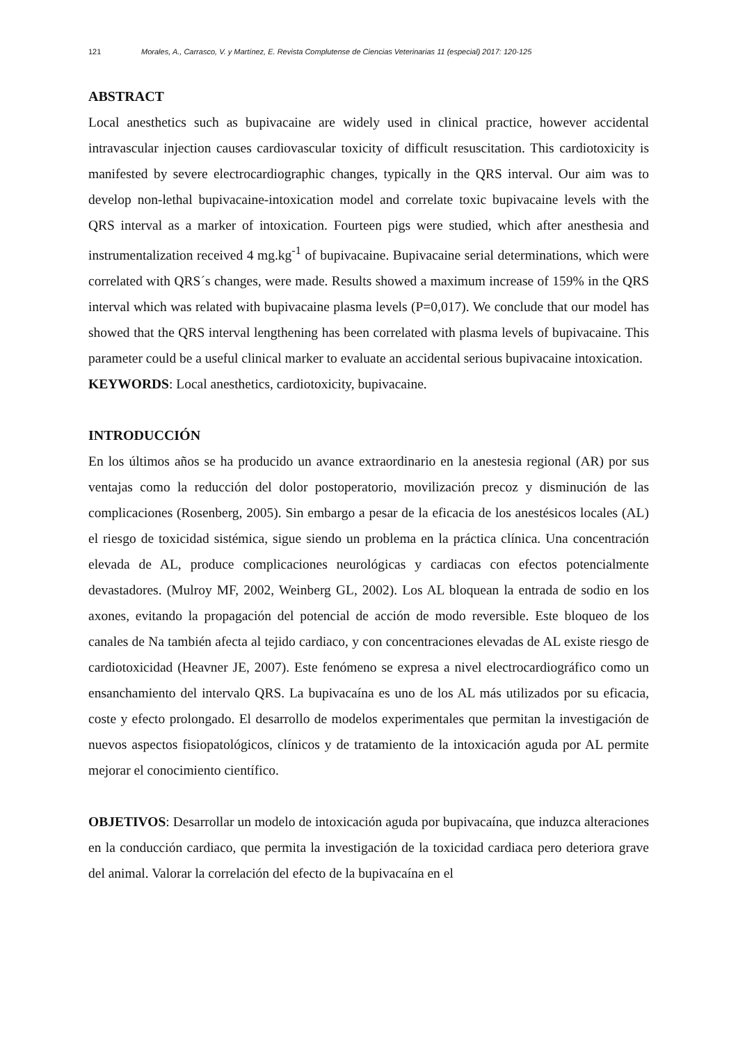121 Morales, A., Carrasco, V. y Martínez, E. Revista Complutense de Ciencias Veterinarias 11 (especial) 2017: 120-125
ABSTRACT
Local anesthetics such as bupivacaine are widely used in clinical practice, however accidental intravascular injection causes cardiovascular toxicity of difficult resuscitation. This cardiotoxicity is manifested by severe electrocardiographic changes, typically in the QRS interval. Our aim was to develop non-lethal bupivacaine-intoxication model and correlate toxic bupivacaine levels with the QRS interval as a marker of intoxication. Fourteen pigs were studied, which after anesthesia and instrumentalization received 4 mg.kg<sup>-1</sup> of bupivacaine. Bupivacaine serial determinations, which were correlated with QRS´s changes, were made. Results showed a maximum increase of 159% in the QRS interval which was related with bupivacaine plasma levels (P=0,017). We conclude that our model has showed that the QRS interval lengthening has been correlated with plasma levels of bupivacaine. This parameter could be a useful clinical marker to evaluate an accidental serious bupivacaine intoxication.
KEYWORDS: Local anesthetics, cardiotoxicity, bupivacaine.
INTRODUCCIÓN
En los últimos años se ha producido un avance extraordinario en la anestesia regional (AR) por sus ventajas como la reducción del dolor postoperatorio, movilización precoz y disminución de las complicaciones (Rosenberg, 2005). Sin embargo a pesar de la eficacia de los anestésicos locales (AL) el riesgo de toxicidad sistémica, sigue siendo un problema en la práctica clínica. Una concentración elevada de AL, produce complicaciones neurológicas y cardiacas con efectos potencialmente devastadores. (Mulroy MF, 2002, Weinberg GL, 2002). Los AL bloquean la entrada de sodio en los axones, evitando la propagación del potencial de acción de modo reversible. Este bloqueo de los canales de Na también afecta al tejido cardiaco, y con concentraciones elevadas de AL existe riesgo de cardiotoxicidad (Heavner JE, 2007). Este fenómeno se expresa a nivel electrocardiográfico como un ensanchamiento del intervalo QRS. La bupivacaína es uno de los AL más utilizados por su eficacia, coste y efecto prolongado. El desarrollo de modelos experimentales que permitan la investigación de nuevos aspectos fisiopatológicos, clínicos y de tratamiento de la intoxicación aguda por AL permite mejorar el conocimiento científico.
OBJETIVOS: Desarrollar un modelo de intoxicación aguda por bupivacaína, que induzca alteraciones en la conducción cardiaco, que permita la investigación de la toxicidad cardiaca pero deteriora grave del animal. Valorar la correlación del efecto de la bupivacaína en el